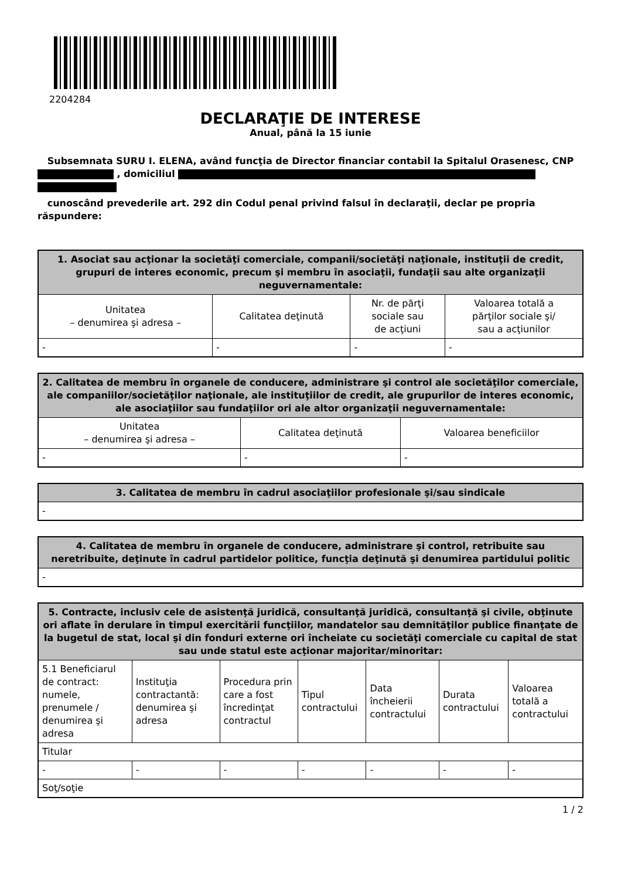2204284
DECLARAŢIE DE INTERESE
Anual, până la 15 iunie
Subsemnata SURU I. ELENA, având funcţia de Director financiar contabil la Spitalul Orasenesc, CNP , domiciliul
cunoscând prevederile art. 292 din Codul penal privind falsul în declaraţii, declar pe propria răspundere:
| 1. Asociat sau acţionar la societăţi comerciale, companii/societăţi naţionale, instituţii de credit, grupuri de interes economic, precum şi membru în asociaţii, fundaţii sau alte organizaţii neguvernamentale: | | | |
| --- | --- | --- | --- |
| Unitatea – denumirea şi adresa – | Calitatea deţinută | Nr. de părţi sociale sau de acţiuni | Valoarea totală a părţilor sociale şi/ sau a acţiunilor |
| - | - | - | - |
| 2. Calitatea de membru în organele de conducere, administrare şi control ale societăţilor comerciale, ale companiilor/societăţilor naţionale, ale instituţiilor de credit, ale grupurilor de interes economic, ale asociaţiilor sau fundaţiilor ori ale altor organizaţii neguvernamentale: | | |
| --- | --- | --- |
| Unitatea – denumirea şi adresa – | Calitatea deţinută | Valoarea beneficiilor |
| - | - | - |
| 3. Calitatea de membru în cadrul asociaţiilor profesionale şi/sau sindicale |
| --- |
| - |
| 4. Calitatea de membru în organele de conducere, administrare şi control, retribuite sau neretribuite, deţinute în cadrul partidelor politice, funcţia deţinută şi denumirea partidului politic |
| --- |
| - |
| 5. Contracte, inclusiv cele de asistenţă juridică, consultanţă juridică, consultanţă şi civile, obţinute ori aflate în derulare în timpul exercitării funcţiilor, mandatelor sau demnităţilor publice finanţate de la bugetul de stat, local şi din fonduri externe ori încheiate cu societăţi comerciale cu capital de stat sau unde statul este acţionar majoritar/minoritar: | | | | | | |
| --- | --- | --- | --- | --- | --- | --- |
| 5.1 Beneficiarul de contract: numele, prenumele / denumirea şi adresa | Instituţia contractantă: denumirea şi adresa | Procedura prin care a fost încredinţat contractul | Tipul contractului | Data încheierii contractului | Durata contractului | Valoarea totală a contractului |
| Titular | | | | | | |
| - | - | - | - | - | - | - |
| Soţ/soţie | | | | | | |
1 / 2